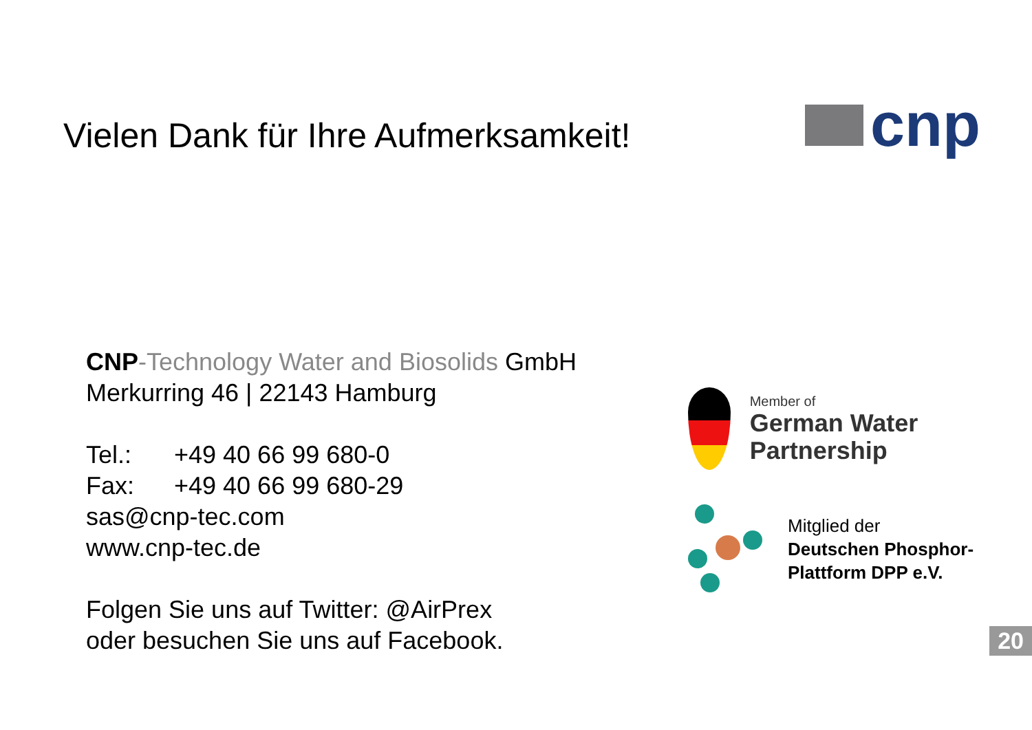Vielen Dank für Ihre Aufmerksamkeit!
cnp
CNP-Technology Water and Biosolids GmbH
Merkurring 46 | 22143 Hamburg
Tel.: +49 40 66 99 680-0
Fax: +49 40 66 99 680-29
sas@cnp-tec.com
www.cnp-tec.de
Folgen Sie uns auf Twitter: @AirPrex
oder besuchen Sie uns auf Facebook.
Member of
German Water Partnership
Mitglied der
Deutschen Phosphor-
Plattform DPP e.V.
20